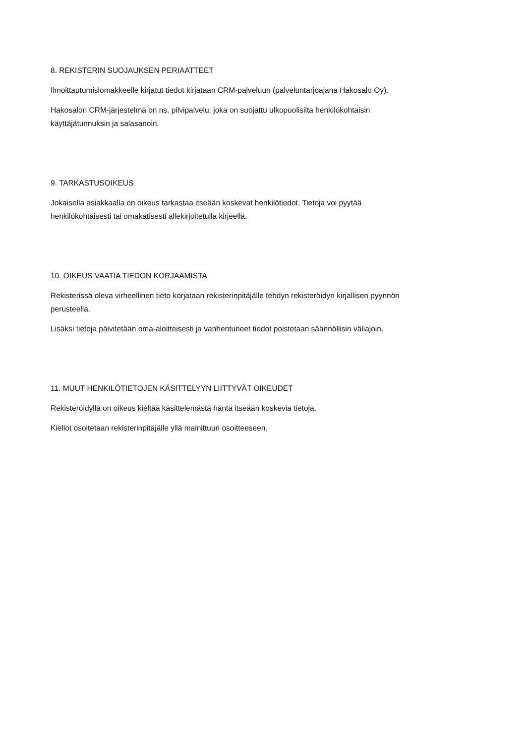8. REKISTERIN SUOJAUKSEN PERIAATTEET
Ilmoittautumislomakkeelle kirjatut tiedot kirjataan CRM-palveluun (palveluntarjoajana Hakosalo Oy).
Hakosalon CRM-järjestelmä on ns. pilvipalvelu, joka on suojattu ulkopuolisilta henkilökohtaisin
käyttäjätunnuksin ja salasanoin.
9. TARKASTUSOIKEUS
Jokaisella asiakkaalla on oikeus tarkastaa itseään koskevat henkilötiedot. Tietoja voi pyytää
henkilökohtaisesti tai omakätisesti allekirjoitetulla kirjeellä.
10. OIKEUS VAATIA TIEDON KORJAAMISTA
Rekisterissä oleva virheellinen tieto korjataan rekisterinpitäjälle tehdyn rekisteröidyn kirjallisen pyynnön
perusteella.
Lisäksi tietoja päivitetään oma-aloitteisesti ja vanhentuneet tiedot poistetaan säännöllisin väliajoin.
11. MUUT HENKILÖTIETOJEN KÄSITTELYYN LIITTYVÄT OIKEUDET
Rekisteröidyllä on oikeus kieltää käsittelemästä häntä itseään koskevia tietoja.
Kiellot osoitetaan rekisterinpitäjälle yllä mainittuun osoitteeseen.